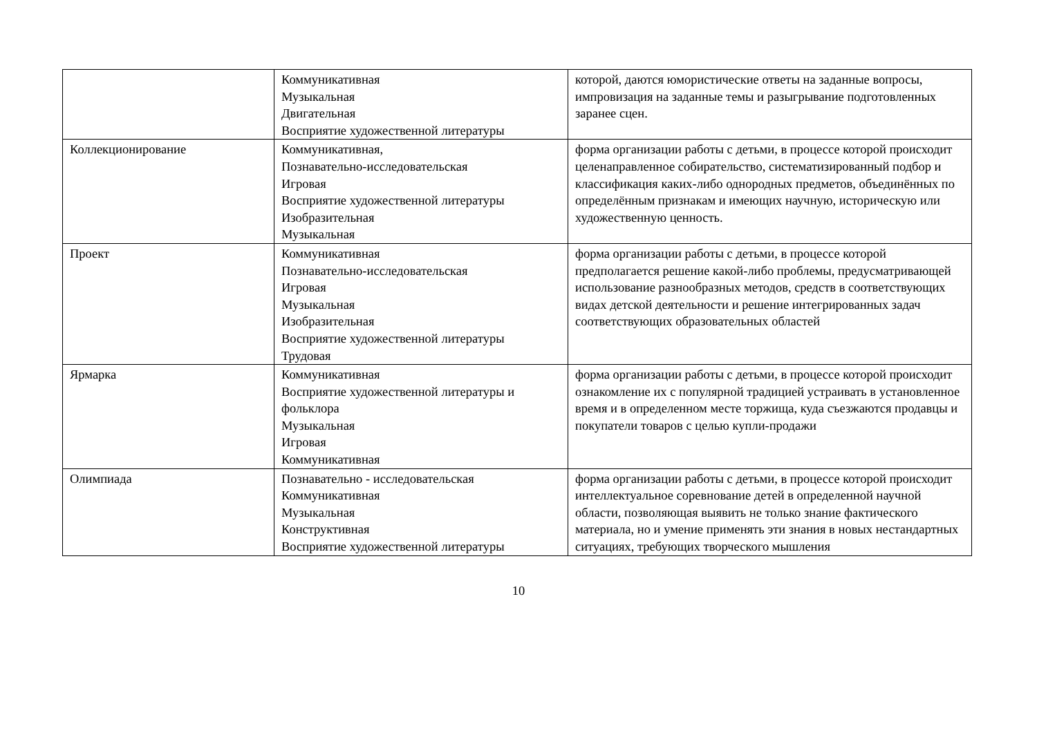| | Коммуникативная Музыкальная Двигательная Восприятие художественной литературы | которой, даются юмористические ответы на заданные вопросы, импровизация на заданные темы и разыгрывание подготовленных заранее сцен. |
| Коллекционирование | Коммуникативная, Познавательно-исследовательская Игровая Восприятие художественной литературы Изобразительная Музыкальная | форма организации работы с детьми, в процессе которой происходит целенаправленное собирательство, систематизированный подбор и классификация каких-либо однородных предметов, объединённых по определённым признакам и имеющих научную, историческую или художественную ценность. |
| Проект | Коммуникативная Познавательно-исследовательская Игровая Музыкальная Изобразительная Восприятие художественной литературы Трудовая | форма организации работы с детьми, в процессе которой предполагается решение какой-либо проблемы, предусматривающей использование разнообразных методов, средств в соответствующих видах детской деятельности и решение интегрированных задач соответствующих образовательных областей |
| Ярмарка | Коммуникативная Восприятие художественной литературы и фольклора Музыкальная Игровая Коммуникативная | форма организации работы с детьми, в процессе которой происходит ознакомление их с популярной традицией устраивать в установленное время и в определенном месте торжища, куда съезжаются продавцы и покупатели товаров с целью купли-продажи |
| Олимпиада | Познавательно - исследовательская Коммуникативная Музыкальная Конструктивная Восприятие художественной литературы | форма организации работы с детьми, в процессе которой происходит интеллектуальное соревнование детей в определенной научной области, позволяющая выявить не только знание фактического материала, но и умение применять эти знания в новых нестандартных ситуациях, требующих творческого мышления |
10